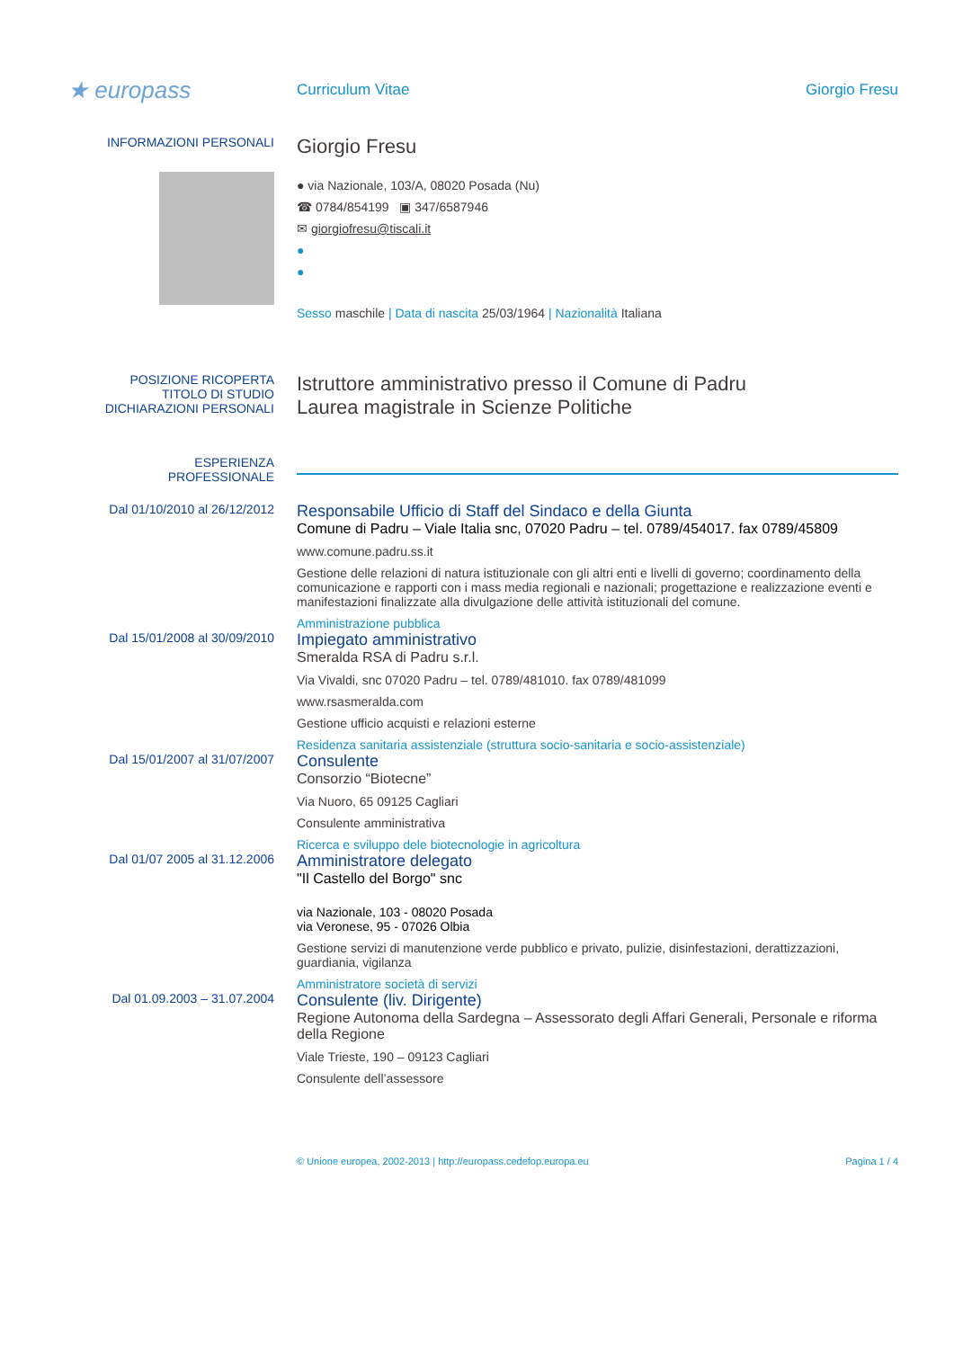★ europass
Curriculum Vitae Giorgio Fresu
INFORMAZIONI PERSONALI
Giorgio Fresu
● via Nazionale, 103/A, 08020 Posada (Nu)
☎ 0784/854199 ▣ 347/6587946
✉ giorgiofresu@tiscali.it
●
●
Sesso maschile | Data di nascita 25/03/1964 | Nazionalità Italiana
POSIZIONE RICOPERTA
TITOLO DI STUDIO
DICHIARAZIONI PERSONALI
Istruttore amministrativo presso il Comune di Padru
Laurea magistrale in Scienze Politiche
ESPERIENZA
PROFESSIONALE
Dal 01/10/2010 al 26/12/2012
Responsabile Ufficio di Staff del Sindaco e della Giunta
Comune di Padru – Viale Italia snc, 07020 Padru – tel. 0789/454017. fax 0789/45809
www.comune.padru.ss.it
Gestione delle relazioni di natura istituzionale con gli altri enti e livelli di governo; coordinamento della comunicazione e rapporti con i mass media regionali e nazionali; progettazione e realizzazione eventi e manifestazioni finalizzate alla divulgazione delle attività istituzionali del comune.
Amministrazione pubblica
Dal 15/01/2008 al 30/09/2010
Impiegato amministrativo
Smeralda RSA di Padru s.r.l.
Via Vivaldi, snc 07020 Padru – tel. 0789/481010. fax 0789/481099
www.rsasmeralda.com
Gestione ufficio acquisti e relazioni esterne
Residenza sanitaria assistenziale (struttura socio-sanitaria e socio-assistenziale)
Dal 15/01/2007 al 31/07/2007
Consulente
Consorzio “Biotecne”
Via Nuoro, 65 09125 Cagliari
Consulente amministrativa
Ricerca e sviluppo dele biotecnologie in agricoltura
Dal 01/07 2005 al 31.12.2006
Amministratore delegato
"Il Castello del Borgo" snc
via Nazionale, 103 - 08020 Posada
via Veronese, 95 - 07026 Olbia
Gestione servizi di manutenzione verde pubblico e privato, pulizie, disinfestazioni, derattizzazioni, guardiania, vigilanza
Amministratore società di servizi
Dal 01.09.2003 – 31.07.2004
Consulente (liv. Dirigente)
Regione Autonoma della Sardegna – Assessorato degli Affari Generali, Personale e riforma della Regione
Viale Trieste, 190 – 09123 Cagliari
Consulente dell’assessore
© Unione europea, 2002-2013 | http://europass.cedefop.europa.eu
Pagina 1 / 4